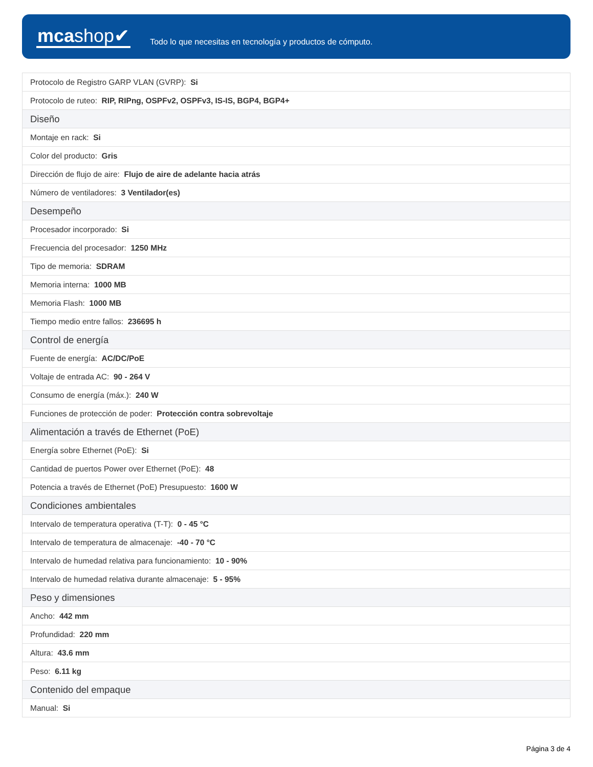mcashop✔
Todo lo que necesitas en tecnología y productos de cómputo.
| Protocolo de Registro GARP VLAN (GVRP): Si |
| Protocolo de ruteo: RIP, RIPng, OSPFv2, OSPFv3, IS-IS, BGP4, BGP4+ |
| Diseño |
| Montaje en rack: Si |
| Color del producto: Gris |
| Dirección de flujo de aire: Flujo de aire de adelante hacia atrás |
| Número de ventiladores: 3 Ventilador(es) |
| Desempeño |
| Procesador incorporado: Si |
| Frecuencia del procesador: 1250 MHz |
| Tipo de memoria: SDRAM |
| Memoria interna: 1000 MB |
| Memoria Flash: 1000 MB |
| Tiempo medio entre fallos: 236695 h |
| Control de energía |
| Fuente de energía: AC/DC/PoE |
| Voltaje de entrada AC: 90 - 264 V |
| Consumo de energía (máx.): 240 W |
| Funciones de protección de poder: Protección contra sobrevoltaje |
| Alimentación a través de Ethernet (PoE) |
| Energía sobre Ethernet (PoE): Si |
| Cantidad de puertos Power over Ethernet (PoE): 48 |
| Potencia a través de Ethernet (PoE) Presupuesto: 1600 W |
| Condiciones ambientales |
| Intervalo de temperatura operativa (T-T): 0 - 45 °C |
| Intervalo de temperatura de almacenaje: -40 - 70 °C |
| Intervalo de humedad relativa para funcionamiento: 10 - 90% |
| Intervalo de humedad relativa durante almacenaje: 5 - 95% |
| Peso y dimensiones |
| Ancho: 442 mm |
| Profundidad: 220 mm |
| Altura: 43.6 mm |
| Peso: 6.11 kg |
| Contenido del empaque |
| Manual: Si |
Página 3 de 4